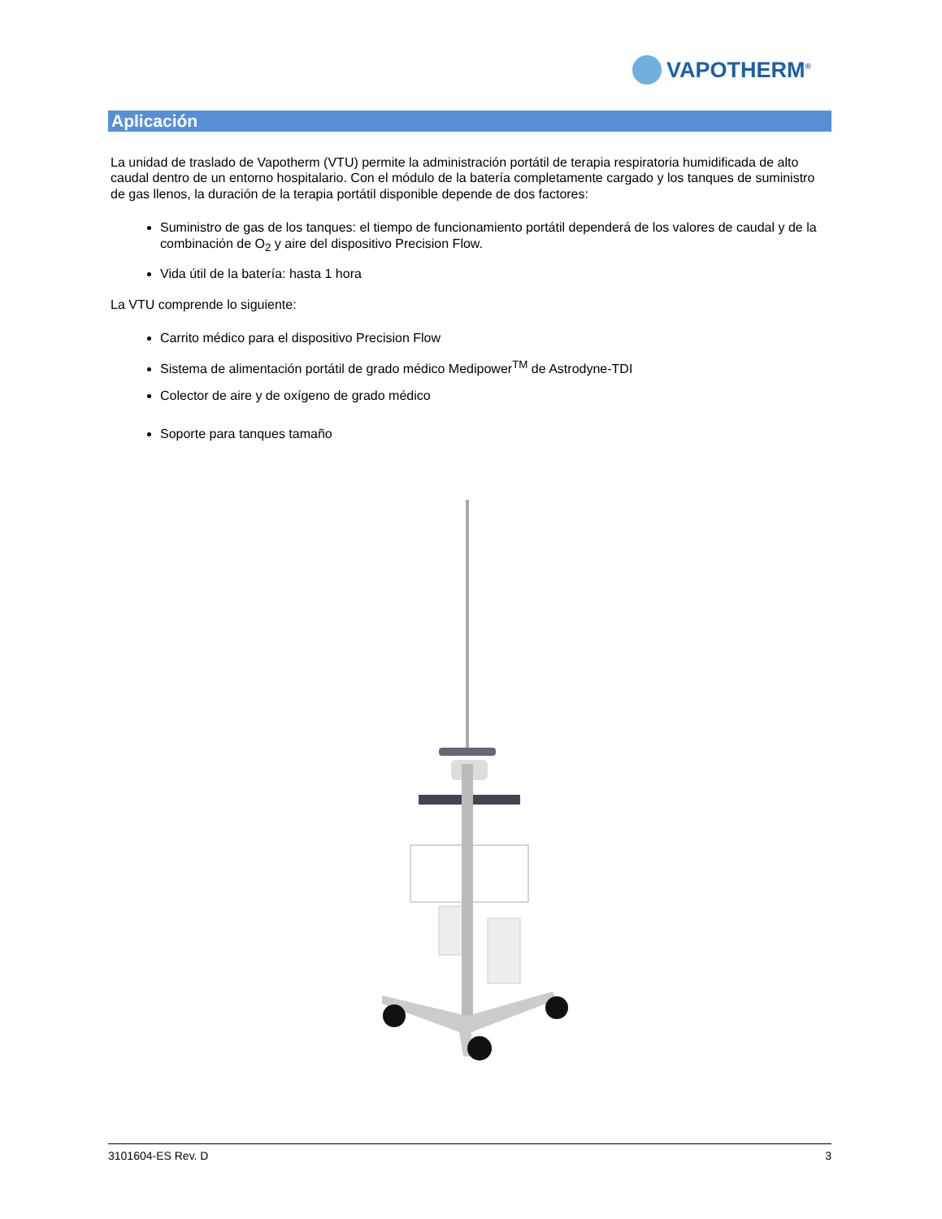VAPOTHERM<sup>®</sup>
Aplicación
La unidad de traslado de Vapotherm (VTU) permite la administración portátil de terapia respiratoria humidificada de alto caudal dentro de un entorno hospitalario. Con el módulo de la batería completamente cargado y los tanques de suministro de gas llenos, la duración de la terapia portátil disponible depende de dos factores:
Suministro de gas de los tanques: el tiempo de funcionamiento portátil dependerá de los valores de caudal y de la combinación de O<sub>2</sub> y aire del dispositivo Precision Flow.
Vida útil de la batería: hasta 1 hora
La VTU comprende lo siguiente:
Carrito médico para el dispositivo Precision Flow
Sistema de alimentación portátil de grado médico Medipower<sup>TM</sup> de Astrodyne-TDI
Colector de aire y de oxígeno de grado médico
Soporte para tanques tamaño
3101604-ES Rev. D 3